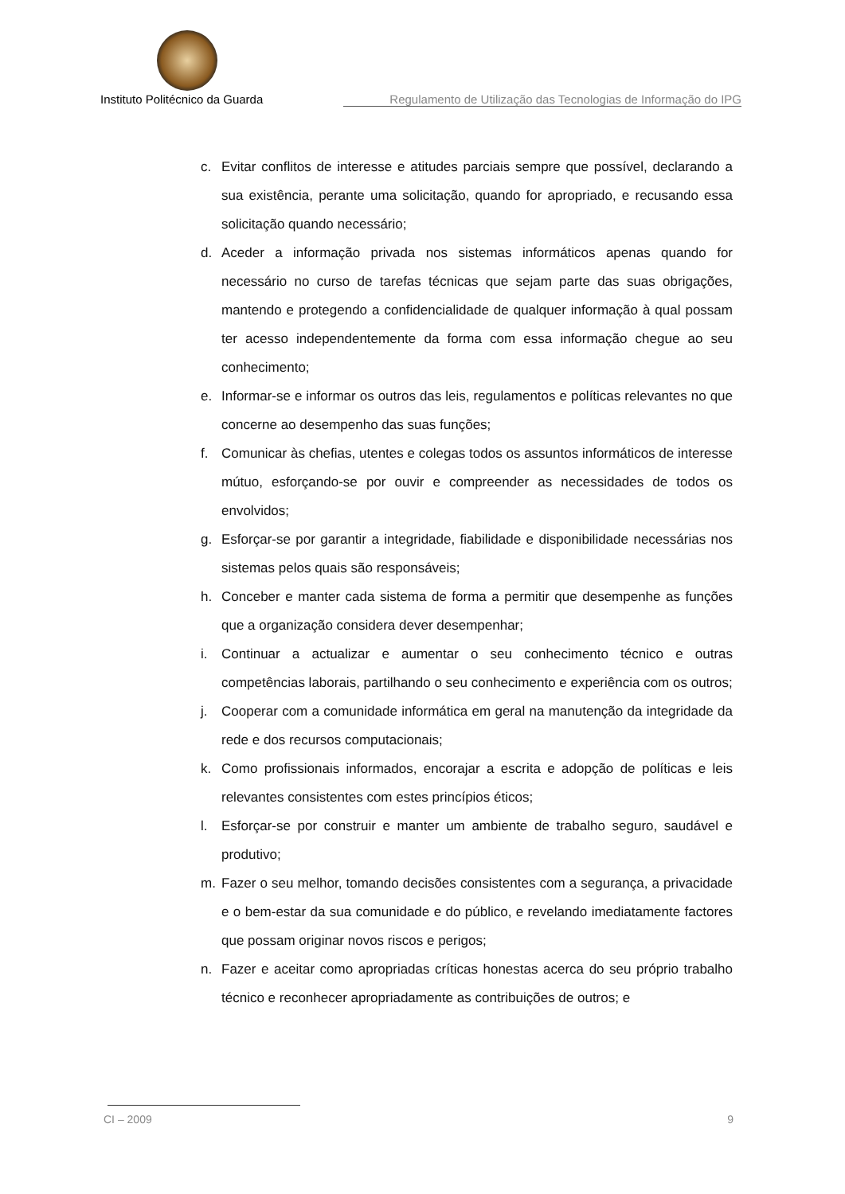Instituto Politécnico da Guarda Regulamento de Utilização das Tecnologias de Informação do IPG
c. Evitar conflitos de interesse e atitudes parciais sempre que possível, declarando a sua existência, perante uma solicitação, quando for apropriado, e recusando essa solicitação quando necessário;
d. Aceder a informação privada nos sistemas informáticos apenas quando for necessário no curso de tarefas técnicas que sejam parte das suas obrigações, mantendo e protegendo a confidencialidade de qualquer informação à qual possam ter acesso independentemente da forma com essa informação chegue ao seu conhecimento;
e. Informar-se e informar os outros das leis, regulamentos e políticas relevantes no que concerne ao desempenho das suas funções;
f. Comunicar às chefias, utentes e colegas todos os assuntos informáticos de interesse mútuo, esforçando-se por ouvir e compreender as necessidades de todos os envolvidos;
g. Esforçar-se por garantir a integridade, fiabilidade e disponibilidade necessárias nos sistemas pelos quais são responsáveis;
h. Conceber e manter cada sistema de forma a permitir que desempenhe as funções que a organização considera dever desempenhar;
i. Continuar a actualizar e aumentar o seu conhecimento técnico e outras competências laborais, partilhando o seu conhecimento e experiência com os outros;
j. Cooperar com a comunidade informática em geral na manutenção da integridade da rede e dos recursos computacionais;
k. Como profissionais informados, encorajar a escrita e adopção de políticas e leis relevantes consistentes com estes princípios éticos;
l. Esforçar-se por construir e manter um ambiente de trabalho seguro, saudável e produtivo;
m. Fazer o seu melhor, tomando decisões consistentes com a segurança, a privacidade e o bem-estar da sua comunidade e do público, e revelando imediatamente factores que possam originar novos riscos e perigos;
n. Fazer e aceitar como apropriadas críticas honestas acerca do seu próprio trabalho técnico e reconhecer apropriadamente as contribuições de outros; e
CI – 2009 9